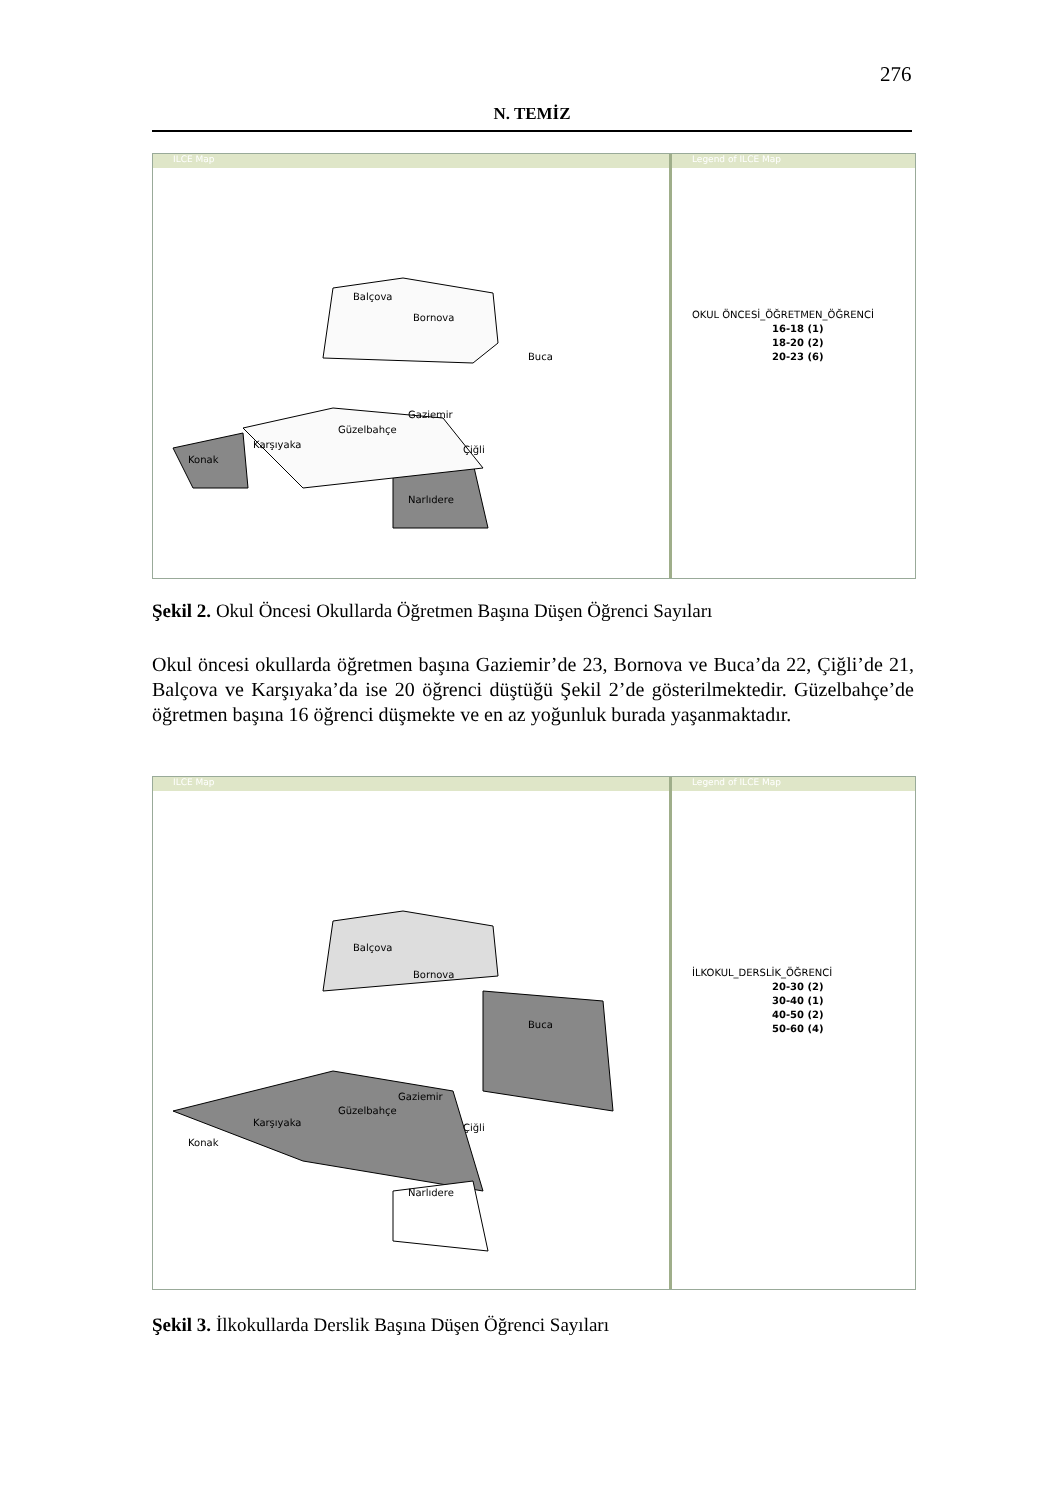276
N. TEMİZ
ILCE Map
Balçova
Bornova
Buca
Gaziemir
Güzelbahçe
Karşıyaka Çiğli
Konak
Narlıdere
Legend of ILCE Map
OKUL ÖNCESİ_ÖĞRETMEN_ÖĞRENCİ
16-18 (1)
18-20 (2)
20-23 (6)
Şekil 2. Okul Öncesi Okullarda Öğretmen Başına Düşen Öğrenci Sayıları
Okul öncesi okullarda öğretmen başına Gaziemir’de 23, Bornova ve Buca’da 22, Çiğli’de 21, Balçova ve Karşıyaka’da ise 20 öğrenci düştüğü Şekil 2’de gösterilmektedir. Güzelbahçe’de öğretmen başına 16 öğrenci düşmekte ve en az yoğunluk burada yaşanmaktadır.
ILCE Map
Balçova
Bornova
Buca
Gaziemir
Güzelbahçe
Karşıyaka Çiğli
Konak
Narlıdere
Legend of ILCE Map
İLKOKUL_DERSLİK_ÖĞRENCİ
20-30 (2)
30-40 (1)
40-50 (2)
50-60 (4)
Şekil 3. İlkokullarda Derslik Başına Düşen Öğrenci Sayıları